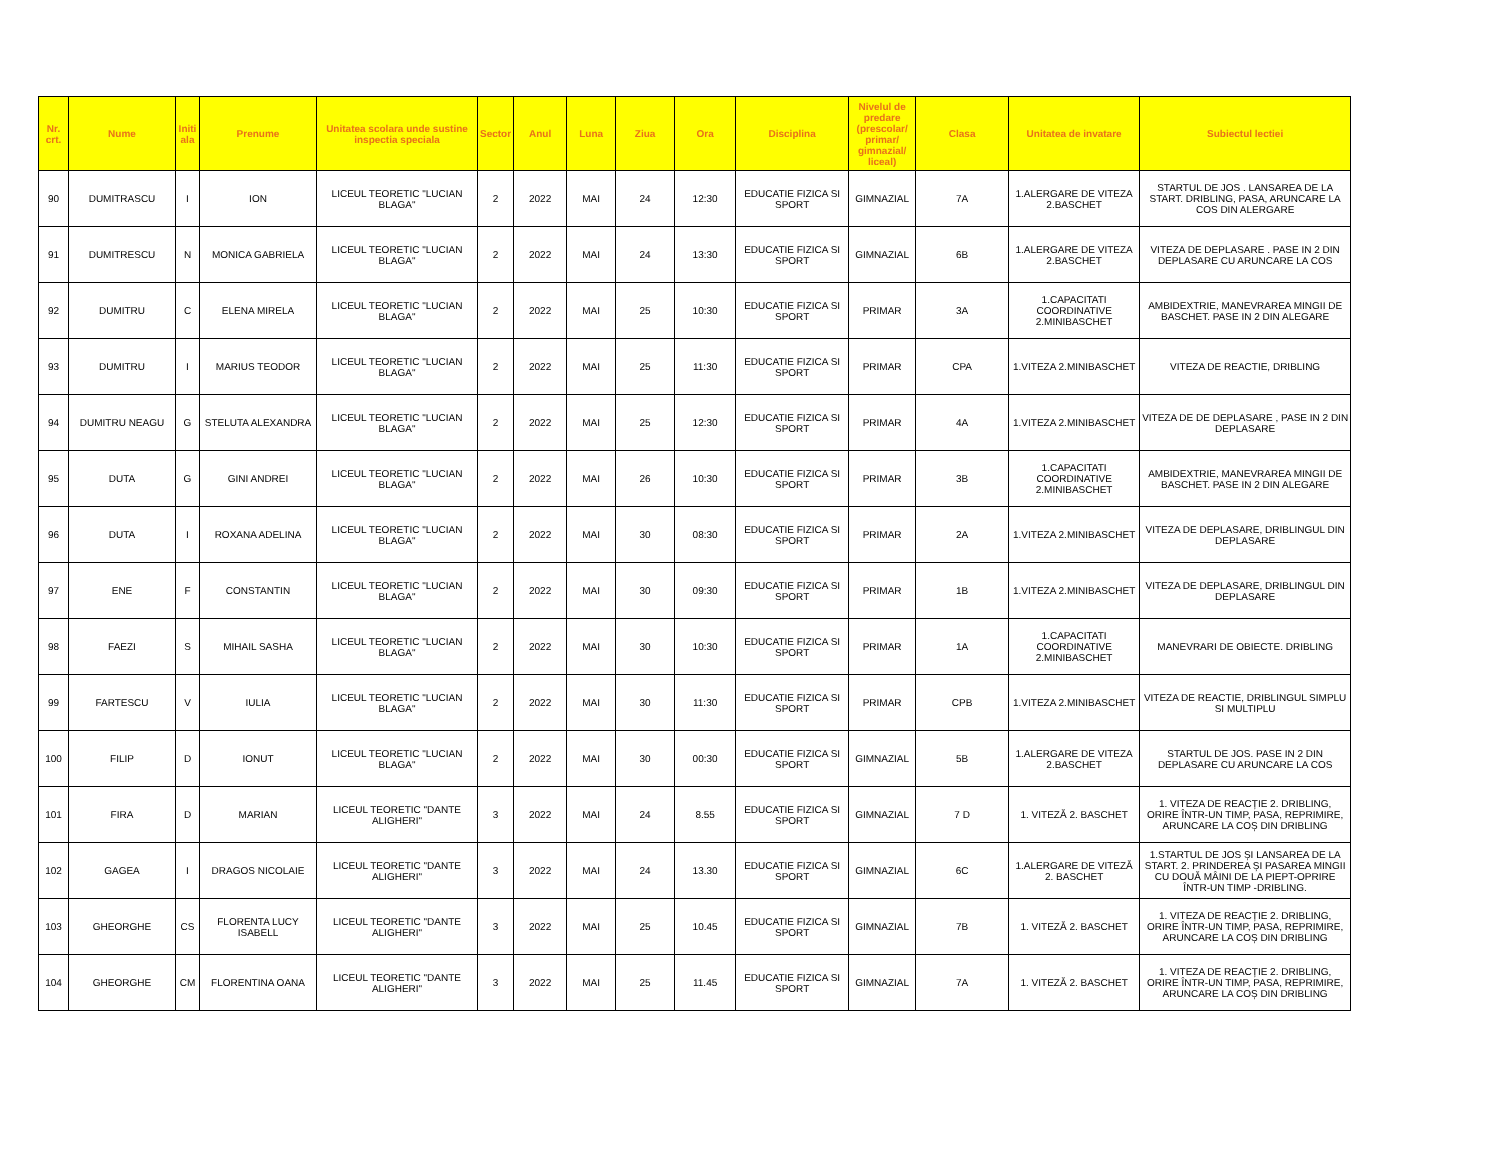| Nr. crt. | Nume | Initi ala | Prenume | Unitatea scolara unde sustine inspectia speciala | Sector | Anul | Luna | Ziua | Ora | Disciplina | Nivelul de predare (prescolar/ primar/ gimnazial/ liceal) | Clasa | Unitatea de invatare | Subiectul lectiei |
| --- | --- | --- | --- | --- | --- | --- | --- | --- | --- | --- | --- | --- | --- | --- |
| 90 | DUMITRASCU | I | ION | LICEUL TEORETIC "LUCIAN BLAGA" | 2 | 2022 | MAI | 24 | 12:30 | EDUCATIE FIZICA SI SPORT | GIMNAZIAL | 7A | 1.ALERGARE DE VITEZA 2.BASCHET | STARTUL DE JOS . LANSAREA DE LA START. DRIBLING, PASA, ARUNCARE LA COS DIN ALERGARE |
| 91 | DUMITRESCU | N | MONICA GABRIELA | LICEUL TEORETIC "LUCIAN BLAGA" | 2 | 2022 | MAI | 24 | 13:30 | EDUCATIE FIZICA SI SPORT | GIMNAZIAL | 6B | 1.ALERGARE DE VITEZA 2.BASCHET | VITEZA DE DEPLASARE . PASE IN 2 DIN DEPLASARE CU ARUNCARE LA COS |
| 92 | DUMITRU | C | ELENA MIRELA | LICEUL TEORETIC "LUCIAN BLAGA" | 2 | 2022 | MAI | 25 | 10:30 | EDUCATIE FIZICA SI SPORT | PRIMAR | 3A | 1.CAPACITATI COORDINATIVE 2.MINIBASCHET | AMBIDEXTRIE, MANEVRAREA MINGII DE BASCHET. PASE IN 2 DIN ALEGARE |
| 93 | DUMITRU | I | MARIUS TEODOR | LICEUL TEORETIC "LUCIAN BLAGA" | 2 | 2022 | MAI | 25 | 11:30 | EDUCATIE FIZICA SI SPORT | PRIMAR | CPA | 1.VITEZA 2.MINIBASCHET | VITEZA DE REACTIE, DRIBLING |
| 94 | DUMITRU NEAGU | G | STELUTA ALEXANDRA | LICEUL TEORETIC "LUCIAN BLAGA" | 2 | 2022 | MAI | 25 | 12:30 | EDUCATIE FIZICA SI SPORT | PRIMAR | 4A | 1.VITEZA 2.MINIBASCHET | VITEZA DE DE DEPLASARE , PASE IN 2 DIN DEPLASARE |
| 95 | DUTA | G | GINI ANDREI | LICEUL TEORETIC "LUCIAN BLAGA" | 2 | 2022 | MAI | 26 | 10:30 | EDUCATIE FIZICA SI SPORT | PRIMAR | 3B | 1.CAPACITATI COORDINATIVE 2.MINIBASCHET | AMBIDEXTRIE, MANEVRAREA MINGII DE BASCHET. PASE IN 2 DIN ALEGARE |
| 96 | DUTA | I | ROXANA ADELINA | LICEUL TEORETIC "LUCIAN BLAGA" | 2 | 2022 | MAI | 30 | 08:30 | EDUCATIE FIZICA SI SPORT | PRIMAR | 2A | 1.VITEZA 2.MINIBASCHET | VITEZA DE DEPLASARE, DRIBLINGUL DIN DEPLASARE |
| 97 | ENE | F | CONSTANTIN | LICEUL TEORETIC "LUCIAN BLAGA" | 2 | 2022 | MAI | 30 | 09:30 | EDUCATIE FIZICA SI SPORT | PRIMAR | 1B | 1.VITEZA 2.MINIBASCHET | VITEZA DE DEPLASARE, DRIBLINGUL DIN DEPLASARE |
| 98 | FAEZI | S | MIHAIL SASHA | LICEUL TEORETIC "LUCIAN BLAGA" | 2 | 2022 | MAI | 30 | 10:30 | EDUCATIE FIZICA SI SPORT | PRIMAR | 1A | 1.CAPACITATI COORDINATIVE 2.MINIBASCHET | MANEVRARI DE OBIECTE. DRIBLING |
| 99 | FARTESCU | V | IULIA | LICEUL TEORETIC "LUCIAN BLAGA" | 2 | 2022 | MAI | 30 | 11:30 | EDUCATIE FIZICA SI SPORT | PRIMAR | CPB | 1.VITEZA 2.MINIBASCHET | VITEZA DE REACTIE, DRIBLINGUL SIMPLU SI MULTIPLU |
| 100 | FILIP | D | IONUT | LICEUL TEORETIC "LUCIAN BLAGA" | 2 | 2022 | MAI | 30 | 00:30 | EDUCATIE FIZICA SI SPORT | GIMNAZIAL | 5B | 1.ALERGARE DE VITEZA 2.BASCHET | STARTUL DE JOS. PASE IN 2 DIN DEPLASARE CU ARUNCARE LA COS |
| 101 | FIRA | D | MARIAN | LICEUL TEORETIC "DANTE ALIGHERI" | 3 | 2022 | MAI | 24 | 8.55 | EDUCATIE FIZICA SI SPORT | GIMNAZIAL | 7 D | 1. VITEZĂ 2. BASCHET | 1. VITEZA DE REACȚIE 2. DRIBLING, ORIRE ÎNTR-UN TIMP, PASA, REPRIMIRE, ARUNCARE LA COȘ DIN DRIBLING |
| 102 | GAGEA | I | DRAGOS NICOLAIE | LICEUL TEORETIC "DANTE ALIGHERI" | 3 | 2022 | MAI | 24 | 13.30 | EDUCATIE FIZICA SI SPORT | GIMNAZIAL | 6C | 1.ALERGARE DE VITEZĂ 2. BASCHET | 1.STARTUL DE JOS ȘI LANSAREA DE LA START. 2. PRINDEREA ȘI PASAREA MINGII CU DOUĂ MÂINI DE LA PIEPT-OPRIRE ÎNTR-UN TIMP -DRIBLING. |
| 103 | GHEORGHE | CS | FLORENTA LUCY ISABELL | LICEUL TEORETIC "DANTE ALIGHERI" | 3 | 2022 | MAI | 25 | 10.45 | EDUCATIE FIZICA SI SPORT | GIMNAZIAL | 7B | 1. VITEZĂ 2. BASCHET | 1. VITEZA DE REACȚIE 2. DRIBLING, ORIRE ÎNTR-UN TIMP, PASA, REPRIMIRE, ARUNCARE LA COȘ DIN DRIBLING |
| 104 | GHEORGHE | CM | FLORENTINA OANA | LICEUL TEORETIC "DANTE ALIGHERI" | 3 | 2022 | MAI | 25 | 11.45 | EDUCATIE FIZICA SI SPORT | GIMNAZIAL | 7A | 1. VITEZĂ 2. BASCHET | 1. VITEZA DE REACȚIE 2. DRIBLING, ORIRE ÎNTR-UN TIMP, PASA, REPRIMIRE, ARUNCARE LA COȘ DIN DRIBLING |